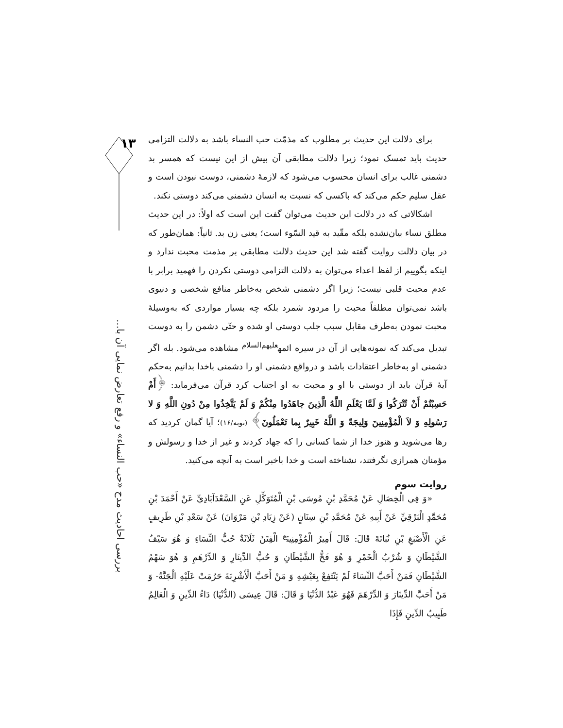۱۳
بررسی احادیث مدح «حب النساء» و رفع تعارض نمایی آن با...
برای دلالت این حدیث بر مطلوب که مذمّت حب النساء باشد به دلالت التزامی حدیث باید تمسک نمود؛ زیرا دلالت مطابقی آن بیش از این نیست که همسر بد دشمنی غالب برای انسان محسوب می‌شود که لازمهٔ دشمنی، دوست نبودن است و عقل سلیم حکم می‌کند که باکسی که نسبت به انسان دشمنی می‌کند دوستی نکند.
اشکالاتی که در دلالت این حدیث می‌توان گفت این است که اولاً: در این حدیث مطلق نساء بیان‌نشده بلکه مقّید به قید السّوء است؛ یعنی زن بد. ثانیاً: همان‌طور که در بیان دلالت روایت گفته شد این حدیث دلالت مطابقی بر مذمت محبت ندارد و اینکه بگوییم از لفظ اعداء می‌توان به دلالت التزامی دوستی نکردن را فهمید برابر با عدم محبت قلبی نیست؛ زیرا اگر دشمنی شخص به‌خاطر منافع شخصی و دنیوی باشد نمی‌توان مطلقاً محبت را مردود شمرد بلکه چه بسیار مواردی که به‌وسیلهٔ محبت نمودن به‌طرف مقابل سبب جلب دوستی او شده و حتّی دشمن را به دوست تبدیل می‌کند که نمونه‌هایی از آن در سیره ائمه<sup>علیهم‌السلام</sup> مشاهده می‌شود. بله اگر دشمنی او به‌خاطر اعتقادات باشد و درواقع دشمنی او را دشمنی باخدا بدانیم به‌حکم آیهٔ قرآن باید از دوستی با او و محبت به او اجتناب کرد قرآن می‌فرماید: ﴿أَمْ حَسِبْتُمْ أَنْ تُتْرَكُوا وَ لَمَّا يَعْلَمِ اللَّهُ الَّذِينَ جاهَدُوا مِنْكُمْ وَ لَمْ يَتَّخِذُوا مِنْ دُونِ اللَّهِ وَ لا رَسُولِهِ وَ لاَ الْمُؤْمِنِينَ وَلِيجَةً وَ اللَّهُ خَبِيرٌ بِما تَعْمَلُونَ﴾ (توبه/۱۶)؛ آیا گمان کردید که رها می‌شوید و هنوز خدا از شما کسانی را که جهاد کردند و غیر از خدا و رسولش و مؤمنان همرازی نگرفتند، نشناخته است و خدا باخبر است به آنچه می‌کنید.
روایت سوم
«وَ فِي الْخِصَالِ عَنْ مُحَمَّدِ بْنِ مُوسَى بْنِ الْمُتَوَكِّلِ عَنِ السَّعْدَآبَادِيِّ عَنْ أَحْمَدَ بْنِ مُحَمَّدٍ الْبَرْقِيِّ عَنْ أَبِيهِ عَنْ مُحَمَّدِ بْنِ سِنَانٍ (عَنْ زِيَادِ بْنِ مَرْوَانَ) عَنْ سَعْدِ بْنِ طَرِيفٍ عَنِ الْأَصْبَغِ بْنِ نُبَاتَةَ قَالَ: قَالَ أَمِيرُ الْمُؤْمِنِينَ<sup>ع</sup> الْفِتَنُ ثَلَاثَةٌ حُبُّ النِّسَاءِ وَ هُوَ سَيْفُ الشَّيْطَانِ وَ شُرْبُ الْخَمْرِ وَ هُوَ فَخُّ الشَّيْطَانِ وَ حُبُّ الدِّينَارِ وَ الدِّرْهَمِ وَ هُوَ سَهْمُ الشَّيْطَانِ فَمَنْ أَحَبَّ النِّسَاءَ لَمْ يَنْتَفِعْ بِعَيْشِهِ وَ مَنْ أَحَبَّ الْأَشْرِبَةَ حَرُمَتْ عَلَيْهِ الْجَنَّةُ- وَ مَنْ أَحَبَّ الدِّينَارَ وَ الدِّرْهَمَ فَهُوَ عَبْدُ الدُّنْيَا وَ قَالَ: قَالَ عِيسَى (الدُّنْيَا) دَاءُ الدِّينِ وَ الْعَالِمُ طَبِيبُ الدِّينِ فَإِذَا